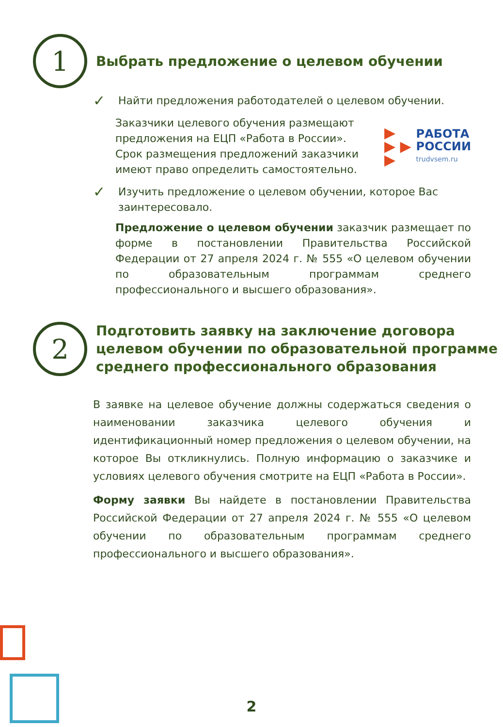1
Выбрать предложение о целевом обучении
✓
Найти предложения работодателей о целевом обучении.
Заказчики целевого обучения размещают предложения на ЕЦП «Работа в России». Срок размещения предложений заказчики имеют право определить самостоятельно.
▶
▶ ▶
▶
РАБОТА
РОССИИ
trudvsem.ru
✓
Изучить предложение о целевом обучении, которое Вас заинтересовало.
Предложение о целевом обучении заказчик размещает по форме в постановлении Правительства Российской Федерации от 27 апреля 2024 г. № 555 «О целевом обучении по образовательным программам среднего профессионального и высшего образования».
2
Подготовить заявку на заключение договора целевом обучении по образовательной программе среднего профессионального образования
В заявке на целевое обучение должны содержаться сведения о наименовании заказчика целевого обучения и идентификационный номер предложения о целевом обучении, на которое Вы откликнулись. Полную информацию о заказчике и условиях целевого обучения смотрите на ЕЦП «Работа в России».
Форму заявки Вы найдете в постановлении Правительства Российской Федерации от 27 апреля 2024 г. № 555 «О целевом обучении по образовательным программам среднего профессионального и высшего образования».
2